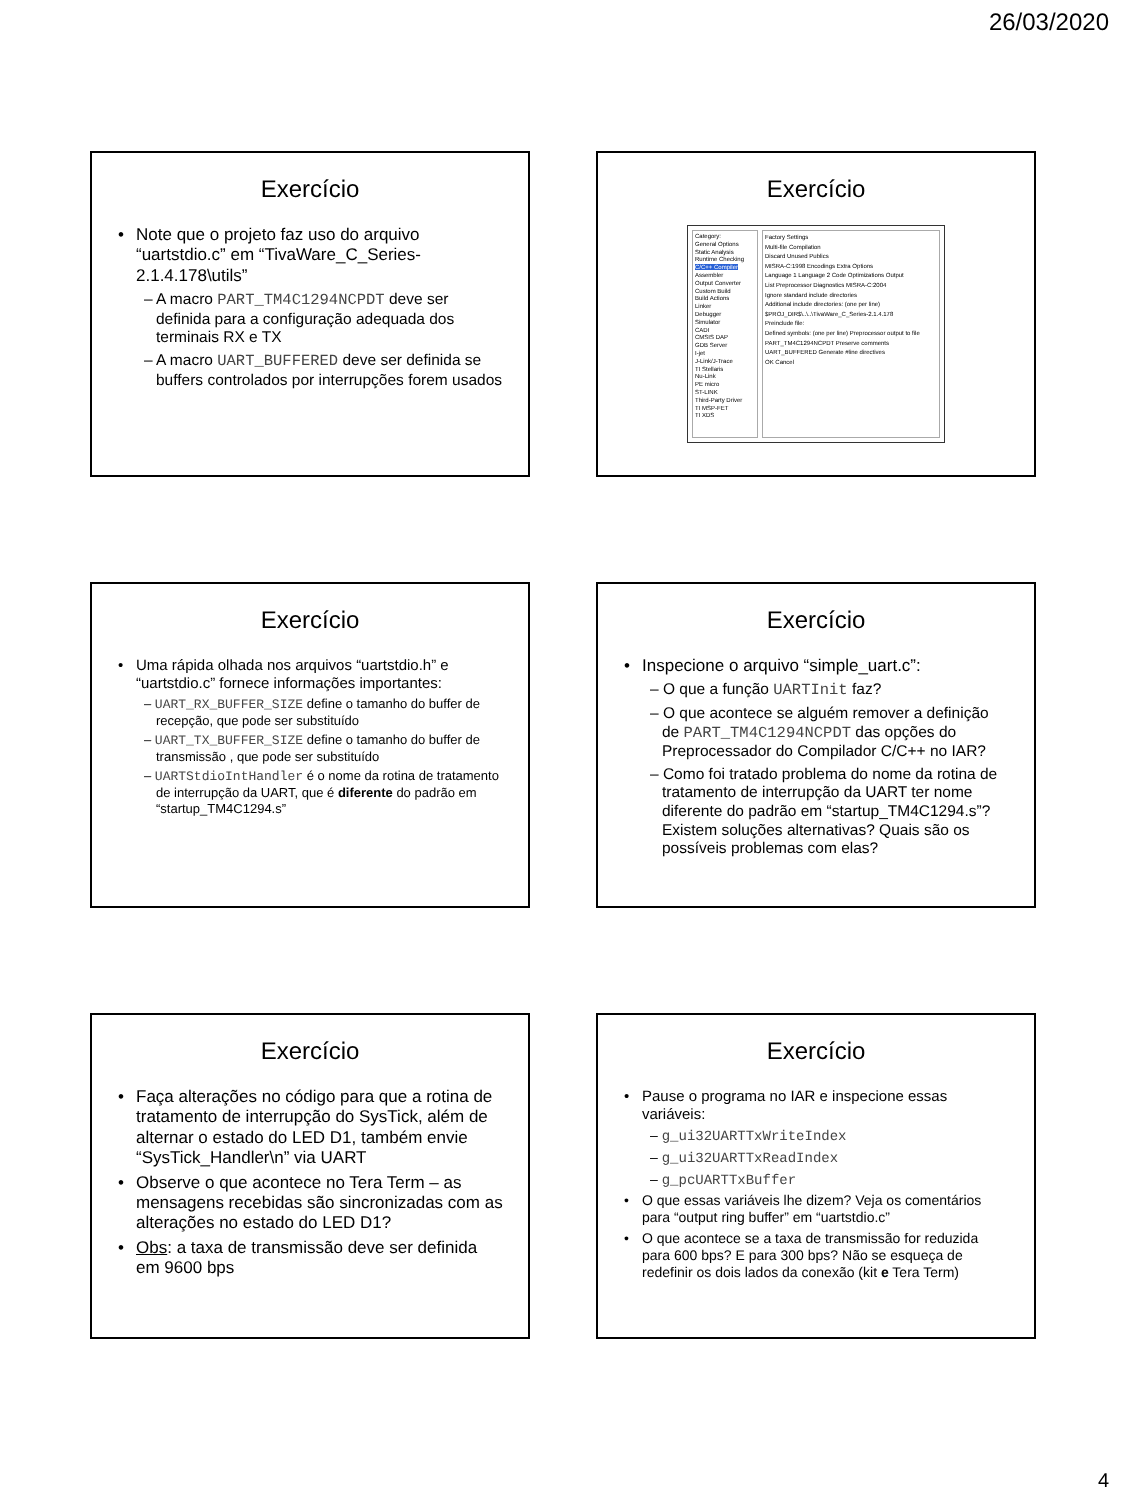26/03/2020
Exercício
Note que o projeto faz uso do arquivo “uartstdio.c” em “TivaWare_C_Series-2.1.4.178\utils”
– A macro PART_TM4C1294NCPDT deve ser definida para a configuração adequada dos terminais RX e TX
– A macro UART_BUFFERED deve ser definida se buffers controlados por interrupções forem usados
Exercício
Category:
General Options
Static Analysis
Runtime Checking
C/C++ Compiler
Assembler
Output Converter
Custom Build
Build Actions
Linker
Debugger
Simulator
CADI
CMSIS DAP
GDB Server
I-jet
J-Link/J-Trace
TI Stellaris
Nu-Link
PE micro
ST-LINK
Third-Party Driver
TI MSP-FET
TI XDS
Factory Settings
Multi-file Compilation
Discard Unused Publics
MISRA-C:1998 Encodings Extra Options
Language 1 Language 2 Code Optimizations Output
List Preprocessor Diagnostics MISRA-C:2004
Ignore standard include directories
Additional include directories: (one per line)
$PROJ_DIR$\..\..\TivaWare_C_Series-2.1.4.178
Preinclude file:
Defined symbols: (one per line) Preprocessor output to file
PART_TM4C1294NCPDT Preserve comments
UART_BUFFERED Generate #line directives
OK Cancel
Exercício
Uma rápida olhada nos arquivos “uartstdio.h” e “uartstdio.c” fornece informações importantes:
– UART_RX_BUFFER_SIZE define o tamanho do buffer de recepção, que pode ser substituído
– UART_TX_BUFFER_SIZE define o tamanho do buffer de transmissão , que pode ser substituído
– UARTStdioIntHandler é o nome da rotina de tratamento de interrupção da UART, que é diferente do padrão em “startup_TM4C1294.s”
Exercício
Inspecione o arquivo “simple_uart.c”:
– O que a função UARTInit faz?
– O que acontece se alguém remover a definição de PART_TM4C1294NCPDT das opções do Preprocessador do Compilador C/C++ no IAR?
– Como foi tratado problema do nome da rotina de tratamento de interrupção da UART ter nome diferente do padrão em “startup_TM4C1294.s”? Existem soluções alternativas? Quais são os possíveis problemas com elas?
Exercício
Faça alterações no código para que a rotina de tratamento de interrupção do SysTick, além de alternar o estado do LED D1, também envie “SysTick_Handler\n” via UART
Observe o que acontece no Tera Term – as mensagens recebidas são sincronizadas com as alterações no estado do LED D1?
Obs: a taxa de transmissão deve ser definida em 9600 bps
Exercício
Pause o programa no IAR e inspecione essas variáveis:
– g_ui32UARTTxWriteIndex
– g_ui32UARTTxReadIndex
– g_pcUARTTxBuffer
O que essas variáveis lhe dizem? Veja os comentários para “output ring buffer” em “uartstdio.c”
O que acontece se a taxa de transmissão for reduzida para 600 bps? E para 300 bps? Não se esqueça de redefinir os dois lados da conexão (kit e Tera Term)
4